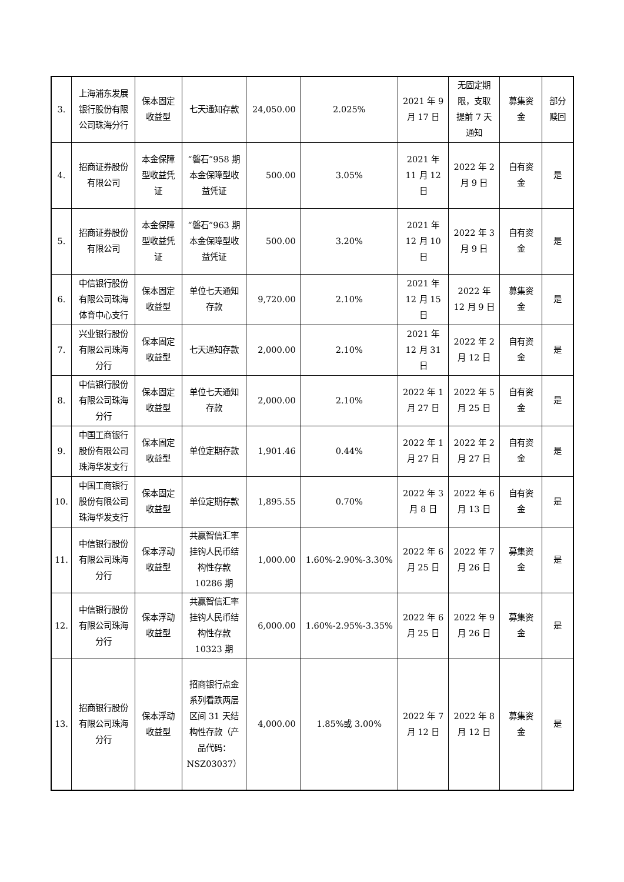| 3. | 上海浦东发展银行股份有限公司珠海分行 | 保本固定收益型 | 七天通知存款 | 24,050.00 | 2.025% | 2021 年 9 月 17 日 | 无固定期限，支取提前 7 天通知 | 募集资金 | 部分赎回 |
| 4. | 招商证券股份有限公司 | 本金保障型收益凭证 | “磐石”958 期本金保障型收益凭证 | 500.00 | 3.05% | 2021 年 11 月 12 日 | 2022 年 2 月 9 日 | 自有资金 | 是 |
| 5. | 招商证券股份有限公司 | 本金保障型收益凭证 | “磐石”963 期本金保障型收益凭证 | 500.00 | 3.20% | 2021 年 12 月 10 日 | 2022 年 3 月 9 日 | 自有资金 | 是 |
| 6. | 中信银行股份有限公司珠海体育中心支行 | 保本固定收益型 | 单位七天通知存款 | 9,720.00 | 2.10% | 2021 年 12 月 15 日 | 2022 年 12 月 9 日 | 募集资金 | 是 |
| 7. | 兴业银行股份有限公司珠海分行 | 保本固定收益型 | 七天通知存款 | 2,000.00 | 2.10% | 2021 年 12 月 31 日 | 2022 年 2 月 12 日 | 自有资金 | 是 |
| 8. | 中信银行股份有限公司珠海分行 | 保本固定收益型 | 单位七天通知存款 | 2,000.00 | 2.10% | 2022 年 1 月 27 日 | 2022 年 5 月 25 日 | 自有资金 | 是 |
| 9. | 中国工商银行股份有限公司珠海华发支行 | 保本固定收益型 | 单位定期存款 | 1,901.46 | 0.44% | 2022 年 1 月 27 日 | 2022 年 2 月 27 日 | 自有资金 | 是 |
| 10. | 中国工商银行股份有限公司珠海华发支行 | 保本固定收益型 | 单位定期存款 | 1,895.55 | 0.70% | 2022 年 3 月 8 日 | 2022 年 6 月 13 日 | 自有资金 | 是 |
| 11. | 中信银行股份有限公司珠海分行 | 保本浮动收益型 | 共赢智信汇率挂钩人民币结构性存款 10286 期 | 1,000.00 | 1.60%-2.90%-3.30% | 2022 年 6 月 25 日 | 2022 年 7 月 26 日 | 募集资金 | 是 |
| 12. | 中信银行股份有限公司珠海分行 | 保本浮动收益型 | 共赢智信汇率挂钩人民币结构性存款 10323 期 | 6,000.00 | 1.60%-2.95%-3.35% | 2022 年 6 月 25 日 | 2022 年 9 月 26 日 | 募集资金 | 是 |
| 13. | 招商银行股份有限公司珠海分行 | 保本浮动收益型 | 招商银行点金系列看跌两层区间 31 天结构性存款（产品代码：NSZ03037） | 4,000.00 | 1.85%或 3.00% | 2022 年 7 月 12 日 | 2022 年 8 月 12 日 | 募集资金 | 是 |